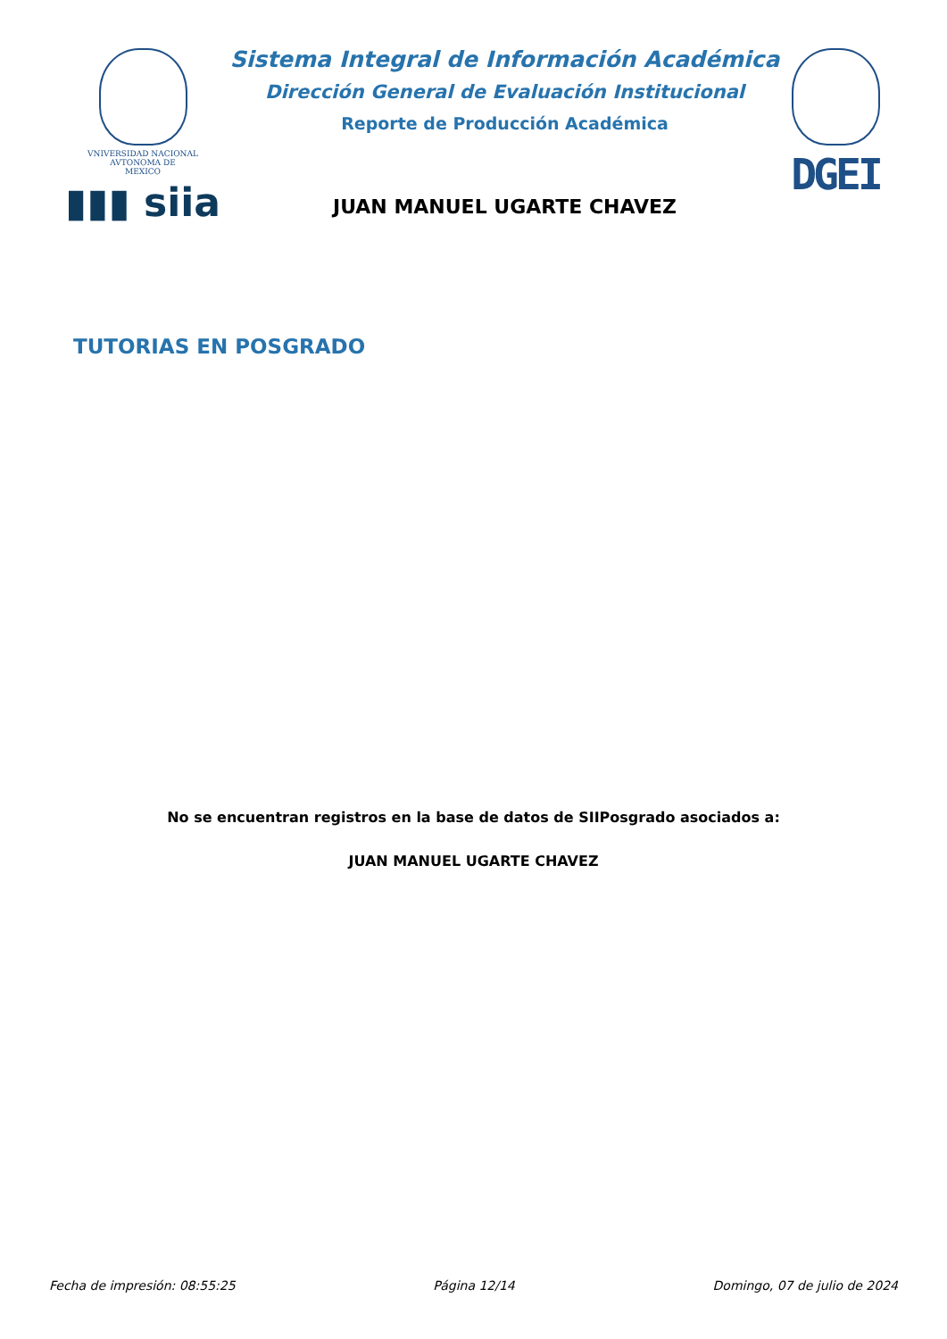VNIVERSIDAD NACIONAL
AVTONOMA DE
MEXICO
▮▮▮ siia
Sistema Integral de Información Académica
Dirección General de Evaluación Institucional
Reporte de Producción Académica
JUAN MANUEL UGARTE CHAVEZ
DGEI
TUTORIAS EN POSGRADO
No se encuentran registros en la base de datos de SIIPosgrado asociados a:
JUAN MANUEL UGARTE CHAVEZ
Fecha de impresión: 08:55:25 Página 12/14 Domingo, 07 de julio de 2024